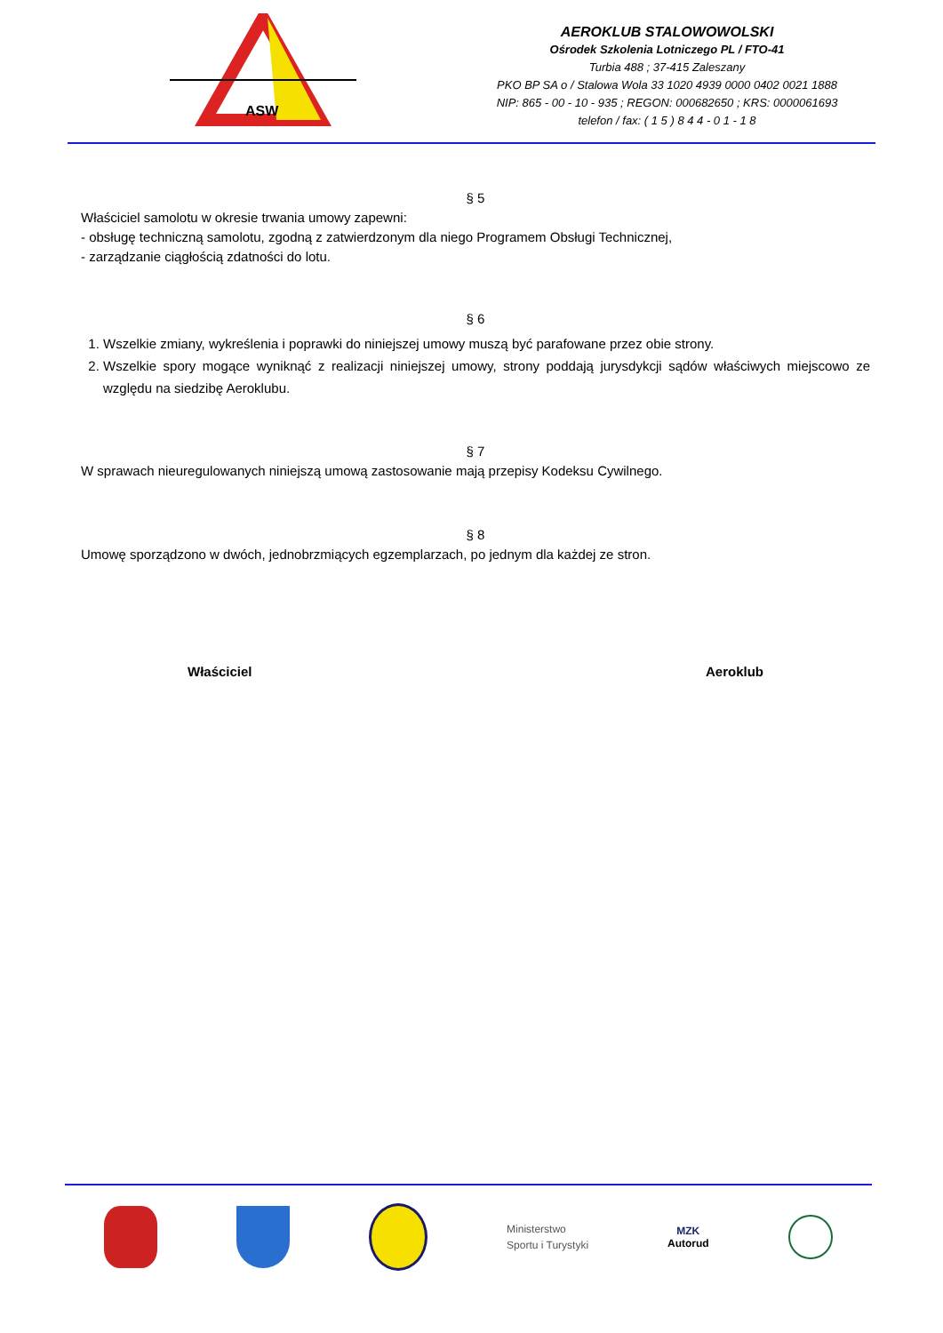ASW
AEROKLUB STALOWOWOLSKI
Ośrodek Szkolenia Lotniczego PL / FTO-41
Turbia 488 ; 37-415 Zaleszany
PKO BP SA o / Stalowa Wola 33 1020 4939 0000 0402 0021 1888
NIP: 865 - 00 - 10 - 935 ; REGON: 000682650 ; KRS: 0000061693
telefon / fax: ( 1 5 ) 8 4 4 - 0 1 - 1 8
§ 5
Właściciel samolotu w okresie trwania umowy zapewni:
- obsługę techniczną samolotu, zgodną z zatwierdzonym dla niego Programem Obsługi Technicznej,
- zarządzanie ciągłością zdatności do lotu.
§ 6
1. Wszelkie zmiany, wykreślenia i poprawki do niniejszej umowy muszą być parafowane przez obie strony.
2. Wszelkie spory mogące wyniknąć z realizacji niniejszej umowy, strony poddają jurysdykcji sądów właściwych miejscowo ze względu na siedzibę Aeroklubu.
§ 7
W sprawach nieuregulowanych niniejszą umową zastosowanie mają przepisy Kodeksu Cywilnego.
§ 8
Umowę sporządzono w dwóch, jednobrzmiących egzemplarzach, po jednym dla każdej ze stron.
Właściciel Aeroklub
Ministerstwo
Sportu i Turystyki
MZK
Autorud